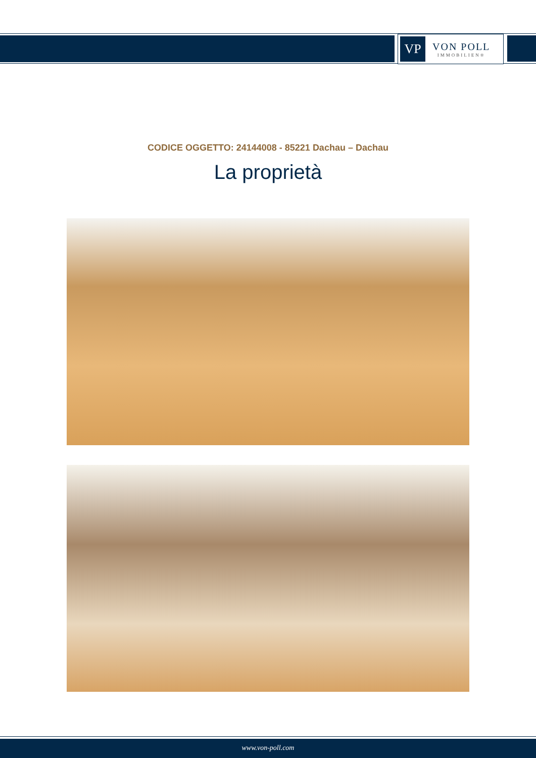VP
VON POLL
IMMOBILIEN®
CODICE OGGETTO: 24144008 - 85221 Dachau – Dachau
La proprietà
www.von-poll.com